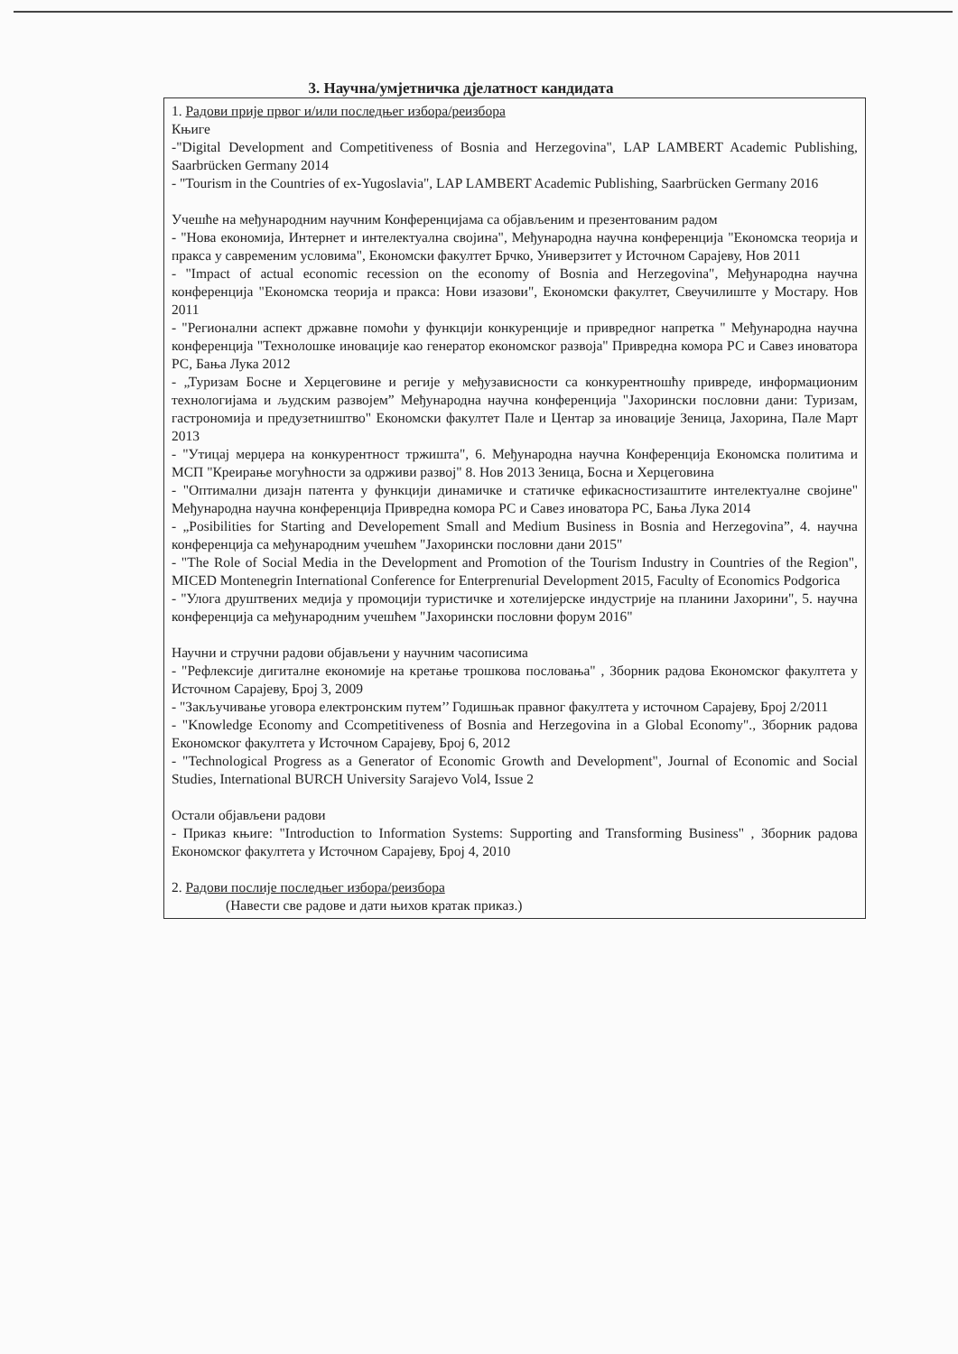3. Научна/умјетничка дјелатност кандидата
1. Радови прије првог и/или последњег избора/реизбора
Књиге
-"Digital Development and Competitiveness of Bosnia and Herzegovina", LAP LAMBERT Academic Publishing, Saarbrücken Germany 2014
- "Tourism in the Countries of ex-Yugoslavia", LAP LAMBERT Academic Publishing, Saarbrücken Germany 2016
Учешће на међународним научним Конференцијама са објављеним и презентованим радом
- "Нова економија, Интернет и интелектуална својина", Међународна научна конференција "Економска теорија и пракса у савременим условима", Економски факултет Брчко, Универзитет у Источном Сарајеву, Нов 2011
- "Impact of actual economic recession on the economy of Bosnia and Herzegovina", Међународна научна конференција "Економска теорија и пракса: Нови изазови", Економски факултет, Свеучилиште у Мостару. Нов 2011
- "Регионални аспект државне помоћи у функцији конкуренције и привредног напретка " Међународна научна конференција "Технолошке иновације као генератор економског развоја" Привредна комора РС и Савез иноватора РС, Бања Лука 2012
- „Туризам Босне и Херцеговине и регије у међузависности са конкурентношћу привреде, информационим технологијама и људским развојем” Међународна научна конференција "Јахорински пословни дани: Туризам, гастрономија и предузетништво" Економски факултет Пале и Центар за иновације Зеница, Јахорина, Пале Март 2013
- "Утицај мерџера на конкурентност тржишта", 6. Међународна научна Конференција Економска политима и МСП "Креирање могућности за одрживи развој" 8. Нов 2013 Зеница, Босна и Херцеговина
- "Оптимални дизајн патента у функцији динамичке и статичке ефикасностизаштите интелектуалне својине" Међународна научна конференција Привредна комора РС и Савез иноватора РС, Бања Лука 2014
- „Posibilities for Starting and Developement Small and Medium Business in Bosnia and Herzegovina”, 4. научна конференција са међународним учешћем "Јахорински пословни дани 2015"
- "The Role of Social Media in the Development and Promotion of the Tourism Industry in Countries of the Region", MICED Montenegrin International Conference for Enterprenurial Development 2015, Faculty of Economics Podgorica
- "Улога друштвених медија у промоцији туристичке и хотелијерске индустрије на планини Јахорини", 5. научна конференција са међународним учешћем "Јахорински пословни форум 2016"
Научни и стручни радови објављени у научним часописима
- "Рефлексије дигиталне економије на кретање трошкова пословања" , Зборник радова Економског факултета у Источном Сарајеву, Број 3, 2009
- "Закључивање уговора електронским путем’’ Годишњак правног факултета у источном Сарајеву, Број 2/2011
- "Knowledge Economy and Ccompetitiveness of Bosnia and Herzegovina in a Global Economy"., Зборник радова Економског факултета у Источном Сарајеву, Број 6, 2012
- "Technological Progress as a Generator of Economic Growth and Development", Journal of Economic and Social Studies, International BURCH University Sarajevo Vol4, Issue 2
Остали објављени радови
- Приказ књиге: "Introduction to Information Systems: Supporting and Transforming Business" , Зборник радова Економског факултета у Источном Сарајеву, Број 4, 2010
2. Радови послије последњег избора/реизбора
(Навести све радове и дати њихов кратак приказ.)